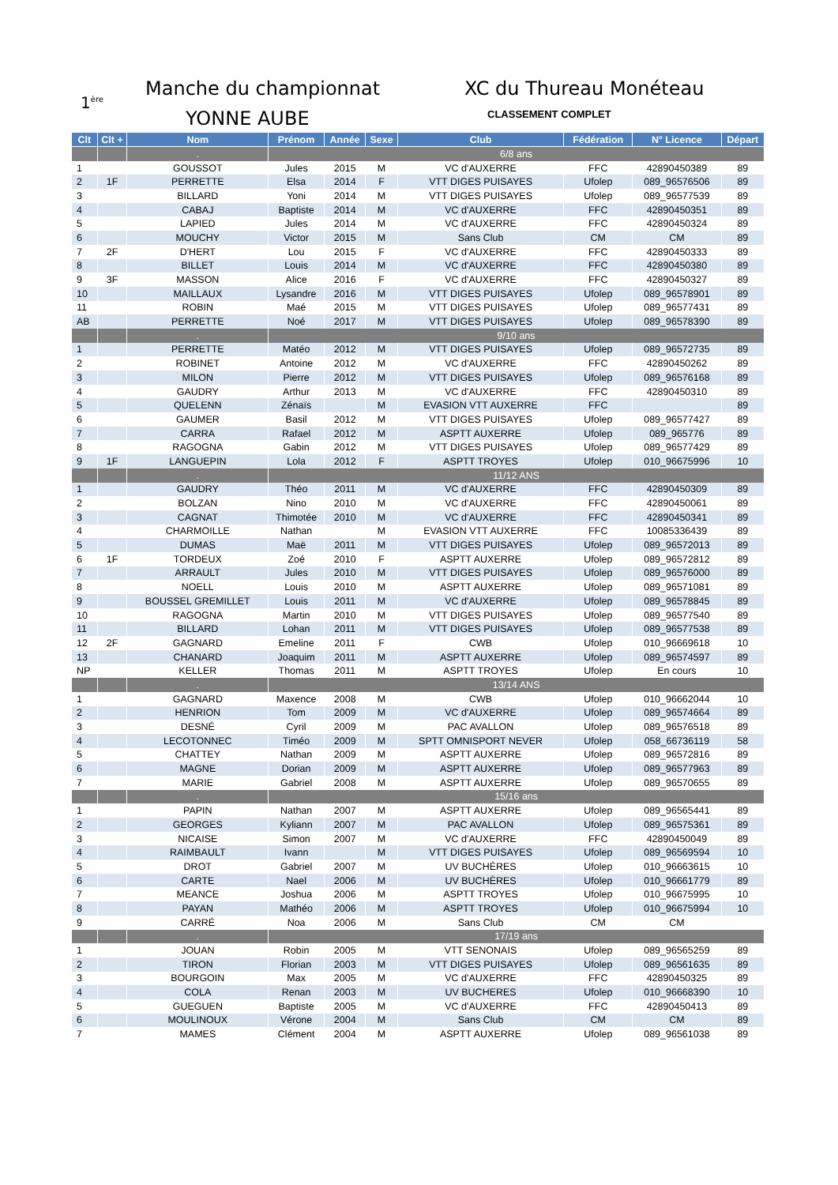1<sup>ère</sup>
Manche du championnat
YONNE AUBE
XC du Thureau Monéteau
CLASSEMENT COMPLET
| Clt | Clt + | Nom | Prénom | Année | Sexe | Club | Fédération | N° Licence | Départ |
| --- | --- | --- | --- | --- | --- | --- | --- | --- | --- |
| | | . | 6/8 ans | | | | | | |
| 1 | | GOUSSOT | Jules | 2015 | M | VC d'AUXERRE | FFC | 42890450389 | 89 |
| 2 | 1F | PERRETTE | Elsa | 2014 | F | VTT DIGES PUISAYES | Ufolep | 089_96576506 | 89 |
| 3 | | BILLARD | Yoni | 2014 | M | VTT DIGES PUISAYES | Ufolep | 089_96577539 | 89 |
| 4 | | CABAJ | Baptiste | 2014 | M | VC d'AUXERRE | FFC | 42890450351 | 89 |
| 5 | | LAPIED | Jules | 2014 | M | VC d'AUXERRE | FFC | 42890450324 | 89 |
| 6 | | MOUCHY | Victor | 2015 | M | Sans Club | CM | CM | 89 |
| 7 | 2F | D'HERT | Lou | 2015 | F | VC d'AUXERRE | FFC | 42890450333 | 89 |
| 8 | | BILLET | Louis | 2014 | M | VC d'AUXERRE | FFC | 42890450380 | 89 |
| 9 | 3F | MASSON | Alice | 2016 | F | VC d'AUXERRE | FFC | 42890450327 | 89 |
| 10 | | MAILLAUX | Lysandre | 2016 | M | VTT DIGES PUISAYES | Ufolep | 089_96578901 | 89 |
| 11 | | ROBIN | Maé | 2015 | M | VTT DIGES PUISAYES | Ufolep | 089_96577431 | 89 |
| AB | | PERRETTE | Noé | 2017 | M | VTT DIGES PUISAYES | Ufolep | 089_96578390 | 89 |
| | | . | 9/10 ans | | | | | | |
| 1 | | PERRETTE | Matéo | 2012 | M | VTT DIGES PUISAYES | Ufolep | 089_96572735 | 89 |
| 2 | | ROBINET | Antoine | 2012 | M | VC d'AUXERRE | FFC | 42890450262 | 89 |
| 3 | | MILON | Pierre | 2012 | M | VTT DIGES PUISAYES | Ufolep | 089_96576168 | 89 |
| 4 | | GAUDRY | Arthur | 2013 | M | VC d'AUXERRE | FFC | 42890450310 | 89 |
| 5 | | QUELENN | Zénaïs | | M | EVASION VTT AUXERRE | FFC | | 89 |
| 6 | | GAUMER | Basil | 2012 | M | VTT DIGES PUISAYES | Ufolep | 089_96577427 | 89 |
| 7 | | CARRA | Rafael | 2012 | M | ASPTT AUXERRE | Ufolep | 089_965776 | 89 |
| 8 | | RAGOGNA | Gabin | 2012 | M | VTT DIGES PUISAYES | Ufolep | 089_96577429 | 89 |
| 9 | 1F | LANGUEPIN | Lola | 2012 | F | ASPTT TROYES | Ufolep | 010_96675996 | 10 |
| | | . | 11/12 ANS | | | | | | |
| 1 | | GAUDRY | Théo | 2011 | M | VC d'AUXERRE | FFC | 42890450309 | 89 |
| 2 | | BOLZAN | Nino | 2010 | M | VC d'AUXERRE | FFC | 42890450061 | 89 |
| 3 | | CAGNAT | Thimotée | 2010 | M | VC d'AUXERRE | FFC | 42890450341 | 89 |
| 4 | | CHARMOILLE | Nathan | | M | EVASION VTT AUXERRE | FFC | 10085336439 | 89 |
| 5 | | DUMAS | Maë | 2011 | M | VTT DIGES PUISAYES | Ufolep | 089_96572013 | 89 |
| 6 | 1F | TORDEUX | Zoé | 2010 | F | ASPTT AUXERRE | Ufolep | 089_96572812 | 89 |
| 7 | | ARRAULT | Jules | 2010 | M | VTT DIGES PUISAYES | Ufolep | 089_96576000 | 89 |
| 8 | | NOELL | Louis | 2010 | M | ASPTT AUXERRE | Ufolep | 089_96571081 | 89 |
| 9 | | BOUSSEL GREMILLET | Louis | 2011 | M | VC d'AUXERRE | Ufolep | 089_96578845 | 89 |
| 10 | | RAGOGNA | Martin | 2010 | M | VTT DIGES PUISAYES | Ufolep | 089_96577540 | 89 |
| 11 | | BILLARD | Lohan | 2011 | M | VTT DIGES PUISAYES | Ufolep | 089_96577538 | 89 |
| 12 | 2F | GAGNARD | Emeline | 2011 | F | CWB | Ufolep | 010_96669618 | 10 |
| 13 | | CHANARD | Joaquim | 2011 | M | ASPTT AUXERRE | Ufolep | 089_96574597 | 89 |
| NP | | KELLER | Thomas | 2011 | M | ASPTT TROYES | Ufolep | En cours | 10 |
| | | . | 13/14 ANS | | | | | | |
| 1 | | GAGNARD | Maxence | 2008 | M | CWB | Ufolep | 010_96662044 | 10 |
| 2 | | HENRION | Tom | 2009 | M | VC d'AUXERRE | Ufolep | 089_96574664 | 89 |
| 3 | | DESNÉ | Cyril | 2009 | M | PAC AVALLON | Ufolep | 089_96576518 | 89 |
| 4 | | LECOTONNEC | Timéo | 2009 | M | SPTT OMNISPORT NEVER | Ufolep | 058_66736119 | 58 |
| 5 | | CHATTEY | Nathan | 2009 | M | ASPTT AUXERRE | Ufolep | 089_96572816 | 89 |
| 6 | | MAGNE | Dorian | 2009 | M | ASPTT AUXERRE | Ufolep | 089_96577963 | 89 |
| 7 | | MARIE | Gabriel | 2008 | M | ASPTT AUXERRE | Ufolep | 089_96570655 | 89 |
| | | . | 15/16 ans | | | | | | |
| 1 | | PAPIN | Nathan | 2007 | M | ASPTT AUXERRE | Ufolep | 089_96565441 | 89 |
| 2 | | GEORGES | Kyliann | 2007 | M | PAC AVALLON | Ufolep | 089_96575361 | 89 |
| 3 | | NICAISE | Simon | 2007 | M | VC d'AUXERRE | FFC | 42890450049 | 89 |
| 4 | | RAIMBAULT | Ivann | | M | VTT DIGES PUISAYES | Ufolep | 089_96569594 | 10 |
| 5 | | DROT | Gabriel | 2007 | M | UV BUCHÈRES | Ufolep | 010_96663615 | 10 |
| 6 | | CARTE | Nael | 2006 | M | UV BUCHÈRES | Ufolep | 010_96661779 | 89 |
| 7 | | MEANCE | Joshua | 2006 | M | ASPTT TROYES | Ufolep | 010_96675995 | 10 |
| 8 | | PAYAN | Mathéo | 2006 | M | ASPTT TROYES | Ufolep | 010_96675994 | 10 |
| 9 | | CARRÉ | Noa | 2006 | M | Sans Club | CM | CM | |
| | | . | 17/19 ans | | | | | | |
| 1 | | JOUAN | Robin | 2005 | M | VTT SENONAIS | Ufolep | 089_96565259 | 89 |
| 2 | | TIRON | Florian | 2003 | M | VTT DIGES PUISAYES | Ufolep | 089_96561635 | 89 |
| 3 | | BOURGOIN | Max | 2005 | M | VC d'AUXERRE | FFC | 42890450325 | 89 |
| 4 | | COLA | Renan | 2003 | M | UV BUCHERES | Ufolep | 010_96668390 | 10 |
| 5 | | GUEGUEN | Baptiste | 2005 | M | VC d'AUXERRE | FFC | 42890450413 | 89 |
| 6 | | MOULINOUX | Vérone | 2004 | M | Sans Club | CM | CM | 89 |
| 7 | | MAMES | Clément | 2004 | M | ASPTT AUXERRE | Ufolep | 089_96561038 | 89 |